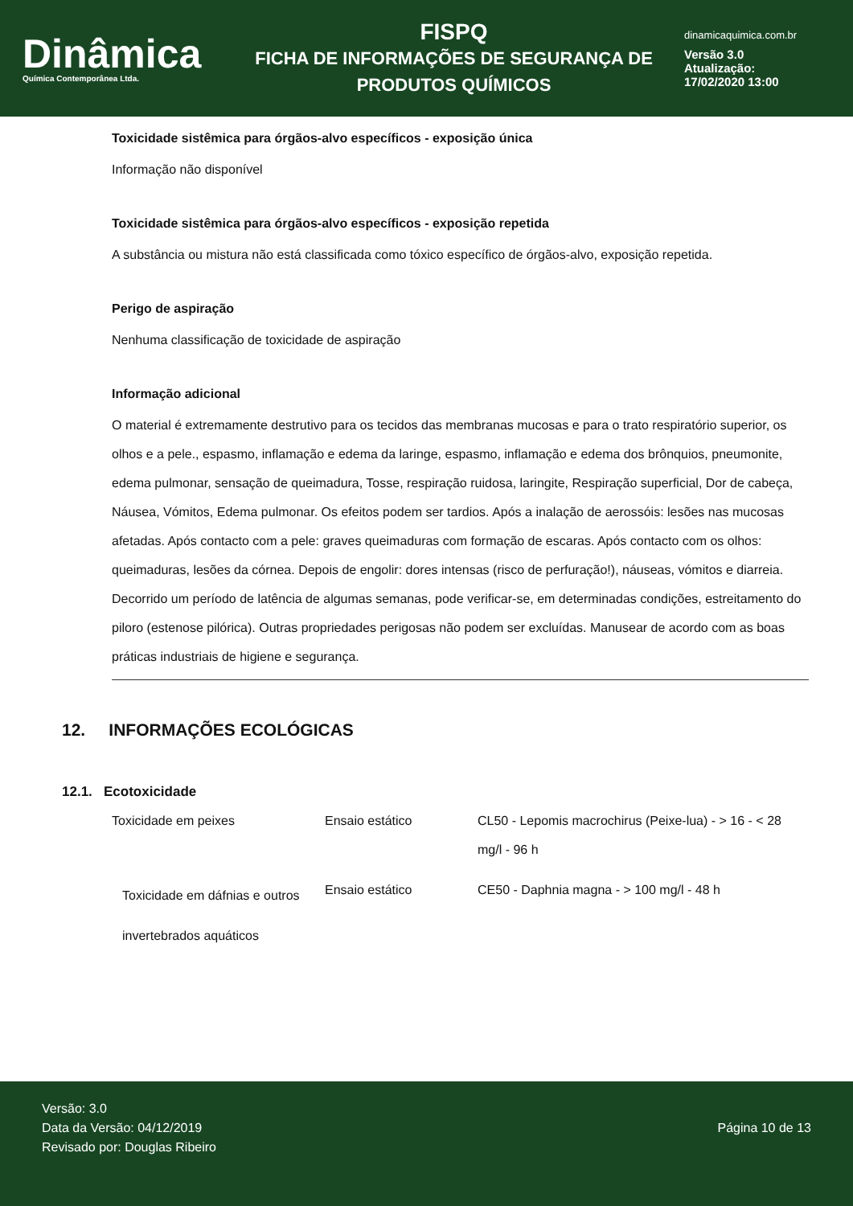Dinâmica
Química Contemporânea Ltda.
FISPQ
FICHA DE INFORMAÇÕES DE SEGURANÇA DE
PRODUTOS QUÍMICOS
dinamicaquimica.com.br
Versão 3.0
Atualização:
17/02/2020 13:00
Toxicidade sistêmica para órgãos-alvo específicos - exposição única
Informação não disponível
Toxicidade sistêmica para órgãos-alvo específicos - exposição repetida
A substância ou mistura não está classificada como tóxico específico de órgãos-alvo, exposição repetida.
Perigo de aspiração
Nenhuma classificação de toxicidade de aspiração
Informação adicional
O material é extremamente destrutivo para os tecidos das membranas mucosas e para o trato respiratório superior, os olhos e a pele., espasmo, inflamação e edema da laringe, espasmo, inflamação e edema dos brônquios, pneumonite, edema pulmonar, sensação de queimadura, Tosse, respiração ruidosa, laringite, Respiração superficial, Dor de cabeça, Náusea, Vómitos, Edema pulmonar. Os efeitos podem ser tardios. Após a inalação de aerossóis: lesões nas mucosas afetadas. Após contacto com a pele: graves queimaduras com formação de escaras. Após contacto com os olhos: queimaduras, lesões da córnea. Depois de engolir: dores intensas (risco de perfuração!), náuseas, vómitos e diarreia. Decorrido um período de latência de algumas semanas, pode verificar-se, em determinadas condições, estreitamento do piloro (estenose pilórica). Outras propriedades perigosas não podem ser excluídas. Manusear de acordo com as boas práticas industriais de higiene e segurança.
12. INFORMAÇÕES ECOLÓGICAS
12.1. Ecotoxicidade
| Toxicidade em peixes | Ensaio estático | CL50 - Lepomis macrochirus (Peixe-lua) - > 16 - < 28 mg/l - 96 h |
| Toxicidade em dáfnias e outros invertebrados aquáticos | Ensaio estático | CE50 - Daphnia magna - > 100 mg/l - 48 h |
Versão: 3.0
Data da Versão: 04/12/2019
Revisado por: Douglas Ribeiro
Página 10 de 13